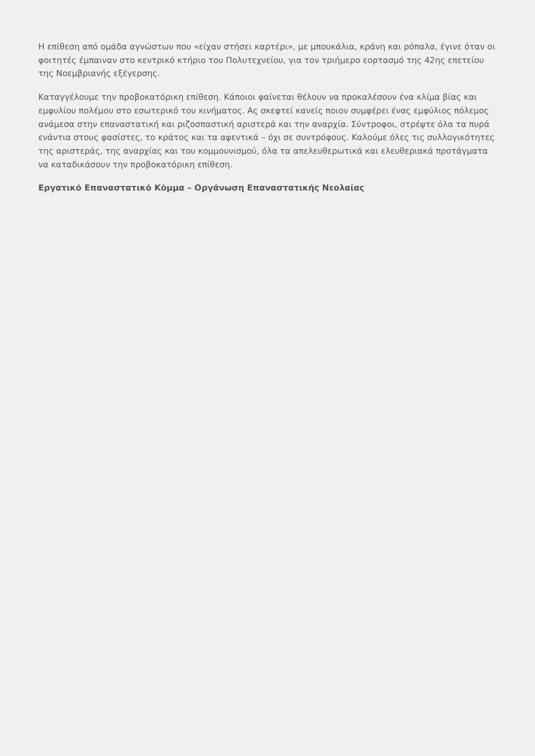Η επίθεση από ομάδα αγνώστων που «είχαν στήσει καρτέρι», με μπουκάλια, κράνη και ρόπαλα, έγινε όταν οι φοιτητές έμπαιναν στο κεντρικό κτήριο του Πολυτεχνείου, για τον τριήμερο εορτασμό της 42ης επετείου της Νοεμβριανής εξέγερσης.
Καταγγέλουμε την προβοκατόρικη επίθεση. Κάποιοι φαίνεται θέλουν να προκαλέσουν ένα κλίμα βίας και εμφυλίου πολέμου στο εσωτερικό του κινήματος. Ας σκεφτεί κανείς ποιον συμφέρει ένας εμφύλιος πόλεμος ανάμεσα στην επαναστατική και ριζοσπαστική αριστερά και την αναρχία. Σύντροφοι, στρέψτε όλα τα πυρά ενάντια στους φασίστες, το κράτος και τα αφεντικά – όχι σε συντρόφους. Καλούμε όλες τις συλλογικότητες της αριστεράς, της αναρχίας και του κομμουνισμού, όλα τα απελευθερωτικά και ελευθεριακά προτάγματα να καταδικάσουν την προβοκατόρικη επίθεση.
Εργατικό Επαναστατικό Κόμμα – Οργάνωση Επαναστατικής Νεολαίας